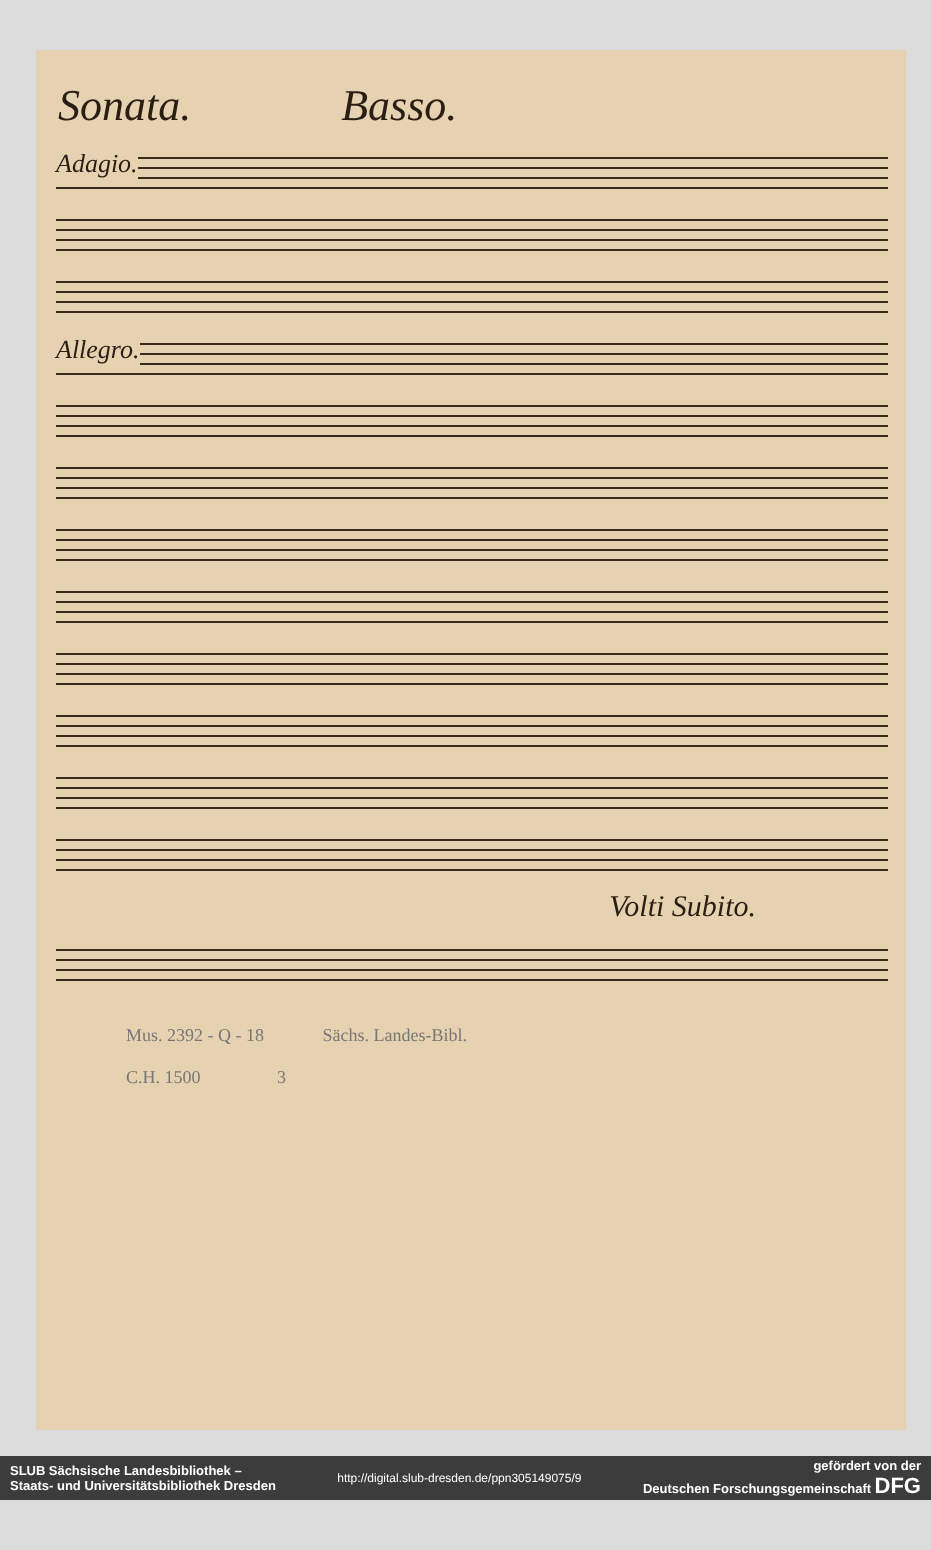Sonata. Basso.
Adagio.
Allegro.
Volti Subito.
Mus. 2392 - Q - 18 Sächs. Landes-Bibl.
C.H. 1500 3
SLUB Sächsische Landesbibliothek –
Staats- und Universitätsbibliothek Dresden
http://digital.slub-dresden.de/ppn305149075/9
gefördert von der
Deutschen Forschungsgemeinschaft DFG